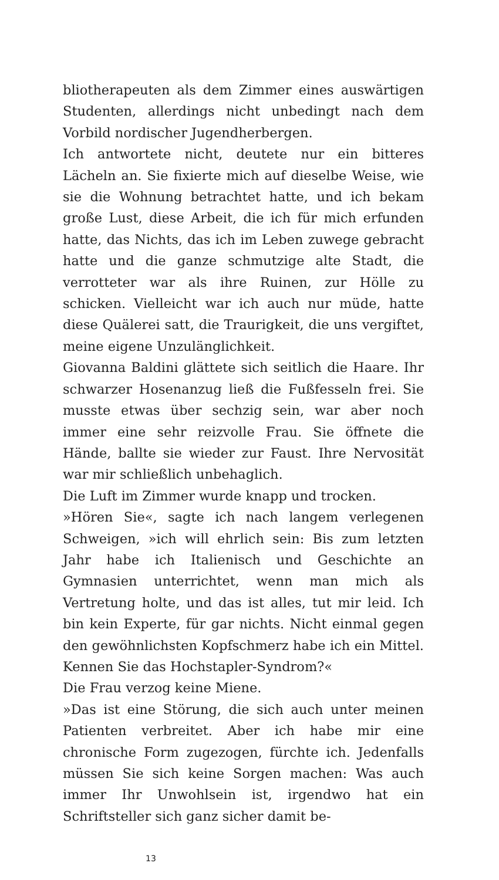bliotherapeuten als dem Zimmer eines auswärtigen Studenten, allerdings nicht unbedingt nach dem Vorbild nordischer Jugendherbergen.
Ich antwortete nicht, deutete nur ein bitteres Lächeln an. Sie fixierte mich auf dieselbe Weise, wie sie die Wohnung betrachtet hatte, und ich bekam große Lust, diese Arbeit, die ich für mich erfunden hatte, das Nichts, das ich im Leben zuwege gebracht hatte und die ganze schmutzige alte Stadt, die verrotteter war als ihre Ruinen, zur Hölle zu schicken. Vielleicht war ich auch nur müde, hatte diese Quälerei satt, die Traurigkeit, die uns vergiftet, meine eigene Unzulänglichkeit.
Giovanna Baldini glättete sich seitlich die Haare. Ihr schwarzer Hosenanzug ließ die Fußfesseln frei. Sie musste etwas über sechzig sein, war aber noch immer eine sehr reizvolle Frau. Sie öffnete die Hände, ballte sie wieder zur Faust. Ihre Nervosität war mir schließlich unbehaglich.
Die Luft im Zimmer wurde knapp und trocken.
»Hören Sie«, sagte ich nach langem verlegenen Schweigen, »ich will ehrlich sein: Bis zum letzten Jahr habe ich Italienisch und Geschichte an Gymnasien unterrichtet, wenn man mich als Vertretung holte, und das ist alles, tut mir leid. Ich bin kein Experte, für gar nichts. Nicht einmal gegen den gewöhnlichsten Kopfschmerz habe ich ein Mittel. Kennen Sie das Hochstapler-Syndrom?«
Die Frau verzog keine Miene.
»Das ist eine Störung, die sich auch unter meinen Patienten verbreitet. Aber ich habe mir eine chronische Form zugezogen, fürchte ich. Jedenfalls müssen Sie sich keine Sorgen machen: Was auch immer Ihr Unwohlsein ist, irgendwo hat ein Schriftsteller sich ganz sicher damit be-
13